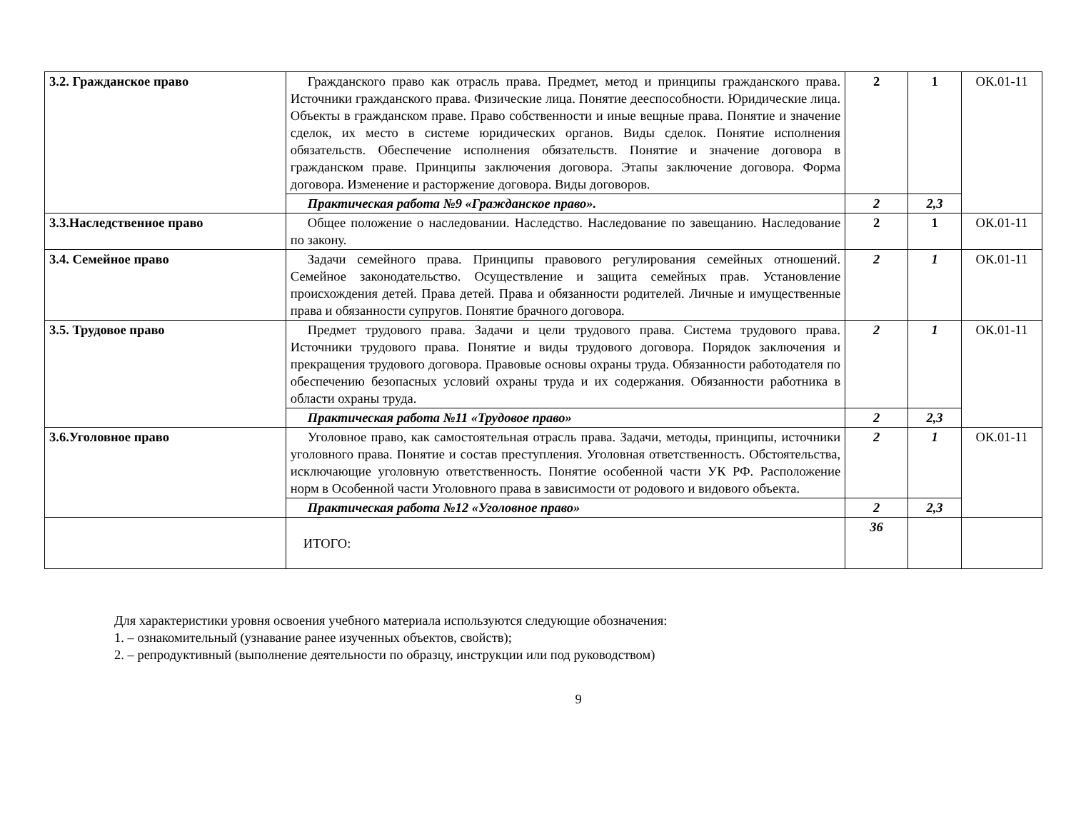| 3.2. Гражданское право | Гражданского право как отрасль права. Предмет, метод и принципы гражданского права. Источники гражданского права. Физические лица. Понятие дееспособности. Юридические лица. Объекты в гражданском праве. Право собственности и иные вещные права. Понятие и значение сделок, их место в системе юридических органов. Виды сделок. Понятие исполнения обязательств. Обеспечение исполнения обязательств. Понятие и значение договора в гражданском праве. Принципы заключения договора. Этапы заключение договора. Форма договора. Изменение и расторжение договора. Виды договоров. | 2 | 1 | ОК.01-11 |
| | Практическая работа №9 «Гражданское право». | 2 | 2,3 | |
| 3.3.Наследственное право | Общее положение о наследовании. Наследство. Наследование по завещанию. Наследование по закону. | 2 | 1 | ОК.01-11 |
| 3.4. Семейное право | Задачи семейного права. Принципы правового регулирования семейных отношений. Семейное законодательство. Осуществление и защита семейных прав. Установление происхождения детей. Права детей. Права и обязанности родителей. Личные и имущественные права и обязанности супругов. Понятие брачного договора. | 2 | 1 | ОК.01-11 |
| 3.5. Трудовое право | Предмет трудового права. Задачи и цели трудового права. Система трудового права. Источники трудового права. Понятие и виды трудового договора. Порядок заключения и прекращения трудового договора. Правовые основы охраны труда. Обязанности работодателя по обеспечению безопасных условий охраны труда и их содержания. Обязанности работника в области охраны труда. | 2 | 1 | ОК.01-11 |
| | Практическая работа №11 «Трудовое право» | 2 | 2,3 | |
| 3.6.Уголовное право | Уголовное право, как самостоятельная отрасль права. Задачи, методы, принципы, источники уголовного права. Понятие и состав преступления. Уголовная ответственность. Обстоятельства, исключающие уголовную ответственность. Понятие особенной части УК РФ. Расположение норм в Особенной части Уголовного права в зависимости от родового и видового объекта. | 2 | 1 | ОК.01-11 |
| | Практическая работа №12 «Уголовное право» | 2 | 2,3 | |
| | ИТОГО: | 36 | | |
Для характеристики уровня освоения учебного материала используются следующие обозначения:
1. – ознакомительный (узнавание ранее изученных объектов, свойств);
2. – репродуктивный (выполнение деятельности по образцу, инструкции или под руководством)
9